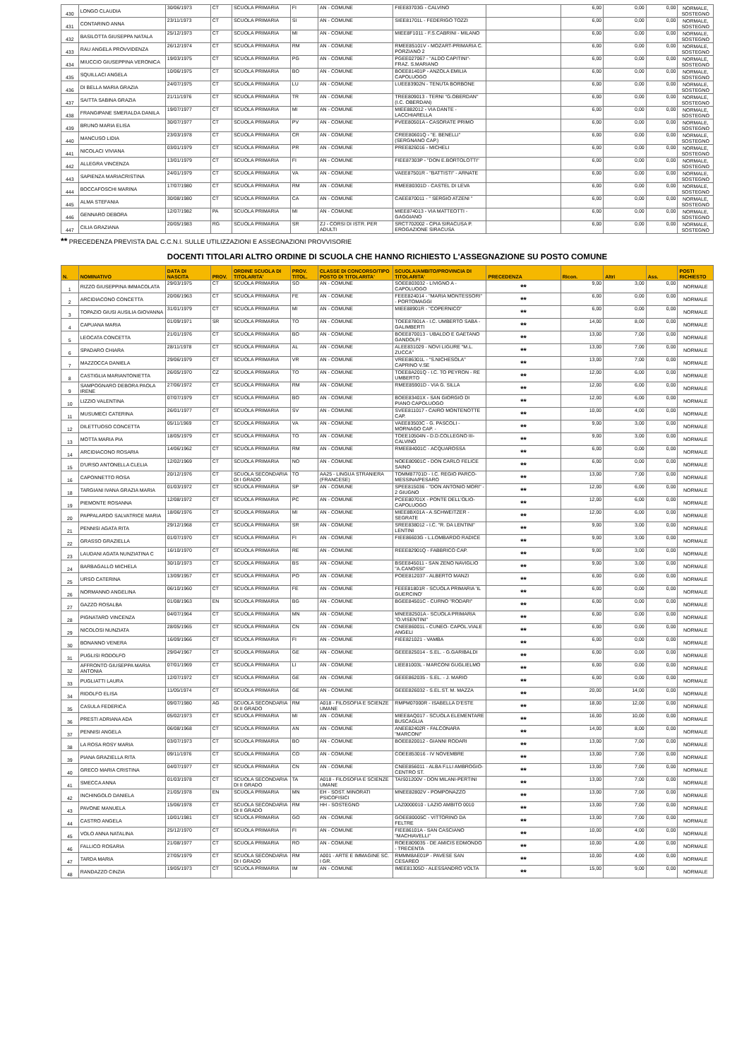| 430 | LONGO CLAUDIA | 30/06/1973 | CT | SCUOLA PRIMARIA | FI | AN - COMUNE | FIEE83703G - CALVINO | | 6,00 | 0,00 | 0,00 | NORMALE, SOSTEGNO |
| 431 | CONTARINO ANNA | 23/11/1973 | CT | SCUOLA PRIMARIA | SI | AN - COMUNE | SIEE81701L - FEDERIGO TOZZI | | 6,00 | 0,00 | 0,00 | NORMALE, SOSTEGNO |
| 432 | BASILOTTA GIUSEPPA NATALA | 25/12/1973 | CT | SCUOLA PRIMARIA | MI | AN - COMUNE | MIEE8F1011 - F.S.CABRINI - MILANO | | 6,00 | 0,00 | 0,00 | NORMALE, SOSTEGNO |
| 433 | RAU ANGELA PROVVIDENZA | 26/12/1974 | CT | SCUOLA PRIMARIA | RM | AN - COMUNE | RMEE85101V - MOZART-PRIMARIA C. PORZIANO 2 | | 6,00 | 0,00 | 0,00 | NORMALE, SOSTEGNO |
| 434 | MIUCCIO GIUSEPPINA VERONICA | 19/03/1975 | CT | SCUOLA PRIMARIA | PG | AN - COMUNE | PGEE027067 - "ALDO CAPITINI"- FRAZ. S.MARIANO | | 6,00 | 0,00 | 0,00 | NORMALE, SOSTEGNO |
| 435 | SQUILLACI ANGELA | 10/06/1975 | CT | SCUOLA PRIMARIA | BO | AN - COMUNE | BOEE81401P - ANZOLA EMILIA CAPOLUOGO | | 6,00 | 0,00 | 0,00 | NORMALE, SOSTEGNO |
| 436 | DI BELLA MARIA GRAZIA | 24/07/1975 | CT | SCUOLA PRIMARIA | LU | AN - COMUNE | LUEE83902N - TENUTA BORBONE | | 6,00 | 0,00 | 0,00 | NORMALE, SOSTEGNO |
| 437 | SAITTA SABINA GRAZIA | 21/11/1976 | CT | SCUOLA PRIMARIA | TR | AN - COMUNE | TREE809013 - TERNI "G.OBERDAN"(I.C. OBERDAN) | | 6,00 | 0,00 | 0,00 | NORMALE, SOSTEGNO |
| 438 | FRANGIPANE SMERALDA DANILA | 19/07/1977 | CT | SCUOLA PRIMARIA | MI | AN - COMUNE | MIEE882012 - VIA DANTE - LACCHIARELLA | | 6,00 | 0,00 | 0,00 | NORMALE, SOSTEGNO |
| 439 | BRUNO MARIA ELISA | 30/07/1977 | CT | SCUOLA PRIMARIA | PV | AN - COMUNE | PVEE80501A - CASORATE PRIMO | | 6,00 | 0,00 | 0,00 | NORMALE, SOSTEGNO |
| 440 | MANCUSO LIDIA | 23/03/1978 | CT | SCUOLA PRIMARIA | CR | AN - COMUNE | CREE80601Q - "E. BENELLI" (SERGNANO CAP.) | | 6,00 | 0,00 | 0,00 | NORMALE, SOSTEGNO |
| 441 | NICOLACI VIVIANA | 03/01/1979 | CT | SCUOLA PRIMARIA | PR | AN - COMUNE | PREE826016 - MICHELI | | 6,00 | 0,00 | 0,00 | NORMALE, SOSTEGNO |
| 442 | ALLEGRA VINCENZA | 13/01/1979 | CT | SCUOLA PRIMARIA | FI | AN - COMUNE | FIEE87303P - "DON E.BORTOLOTTI" | | 6,00 | 0,00 | 0,00 | NORMALE, SOSTEGNO |
| 443 | SAPIENZA MARIACRISTINA | 24/01/1979 | CT | SCUOLA PRIMARIA | VA | AN - COMUNE | VAEE87501R - "BATTISTI" - ARNATE | | 6,00 | 0,00 | 0,00 | NORMALE, SOSTEGNO |
| 444 | BOCCAFOSCHI MARINA | 17/07/1980 | CT | SCUOLA PRIMARIA | RM | AN - COMUNE | RMEE80301D - CASTEL DI LEVA | | 6,00 | 0,00 | 0,00 | NORMALE, SOSTEGNO |
| 445 | ALMA STEFANIA | 30/08/1980 | CT | SCUOLA PRIMARIA | CA | AN - COMUNE | CAEE870011 - " SERGIO ATZENI " | | 6,00 | 0,00 | 0,00 | NORMALE, SOSTEGNO |
| 446 | GENNARO DEBORA | 12/07/1982 | PA | SCUOLA PRIMARIA | MI | AN - COMUNE | MIEE874013 - VIA MATTEOTTI - GAGGIANO | | 6,00 | 0,00 | 0,00 | NORMALE, SOSTEGNO |
| 447 | CILIA GRAZIANA | 20/05/1983 | RG | SCUOLA PRIMARIA | SR | ZJ - CORSI DI ISTR. PER ADULTI | SRCT702002 - CPIA SIRACUSA P. EROGAZIONE SIRACUSA | | 6,00 | 0,00 | 0,00 | NORMALE, SOSTEGNO |
** PRECEDENZA PREVISTA DAL C.C.N.I. SULLE UTILIZZAZIONI E ASSEGNAZIONI PROVVISORIE
DOCENTI TITOLARI ALTRO ORDINE DI SCUOLA CHE HANNO RICHIESTO L'ASSEGNAZIONE SU POSTO COMUNE
| N. | NOMINATIVO | DATA DI NASCITA | PROV. | ORDINE SCUOLA DI TITOLARITA' | PROV. TITOL. | CLASSE DI CONCORSO/TIPO POSTO DI TITOLARITA' | SCUOLA/AMBITO/PROVINCIA DI TITOLARITA' | PRECEDENZA | Ricon. | Altri | Ass. | POSTI RICHIESTO |
| --- | --- | --- | --- | --- | --- | --- | --- | --- | --- | --- | --- | --- |
| 1 | RIZZO GIUSEPPINA IMMACOLATA | 29/03/1975 | CT | SCUOLA PRIMARIA | SO | AN - COMUNE | SOEE803032 - LIVIGNO A - CAPOLUOGO | ** | 9,00 | 3,00 | 0,00 | NORMALE |
| 2 | ARCIDIACONO CONCETTA | 20/06/1963 | CT | SCUOLA PRIMARIA | FE | AN - COMUNE | FEEE824014 - "MARIA MONTESSORI" - PORTOMAGGI | ** | 6,00 | 0,00 | 0,00 | NORMALE |
| 3 | TOPAZIO GIUSI AUSILIA GIOVANNA | 31/01/1979 | CT | SCUOLA PRIMARIA | MI | AN - COMUNE | MIEE88901R - "COPERNICO" | ** | 6,00 | 0,00 | 0,00 | NORMALE |
| 4 | CAPUANA MARIA | 01/09/1971 | SR | SCUOLA PRIMARIA | TO | AN - COMUNE | TOEE87801A - I.C. UMBERTO SABA - GALIMBERTI | ** | 14,00 | 8,00 | 0,00 | NORMALE |
| 5 | LEOCATA CONCETTA | 21/01/1976 | CT | SCUOLA PRIMARIA | BO | AN - COMUNE | BOEE870013 - UBALDO E GAETANO GANDOLFI | ** | 13,00 | 7,00 | 0,00 | NORMALE |
| 6 | SPADARO CHIARA | 28/11/1978 | CT | SCUOLA PRIMARIA | AL | AN - COMUNE | ALEE831029 - NOVI LIGURE "M.L. ZUCCA" | ** | 13,00 | 7,00 | 0,00 | NORMALE |
| 7 | MAZZOCCA DANIELA | 29/06/1979 | CT | SCUOLA PRIMARIA | VR | AN - COMUNE | VREE86301L - "S.NICHESOLA" CAPRINO V.SE | ** | 13,00 | 7,00 | 0,00 | NORMALE |
| 8 | CASTIGLIA MARIANTONIETTA | 26/05/1970 | CZ | SCUOLA PRIMARIA | TO | AN - COMUNE | TOEE8A201Q - I.C. TO PEYRON - RE UMBERTO | ** | 12,00 | 6,00 | 0,00 | NORMALE |
| 9 | SAMPOGNARO DEBORA PAOLA IRENE | 27/06/1972 | CT | SCUOLA PRIMARIA | RM | AN - COMUNE | RMEE85901D - VIA G. SILLA | ** | 12,00 | 6,00 | 0,00 | NORMALE |
| 10 | LIZZIO VALENTINA | 07/07/1979 | CT | SCUOLA PRIMARIA | BO | AN - COMUNE | BOEE83401X - SAN GIORGIO DI PIANO CAPOLUOGO | ** | 12,00 | 6,00 | 0,00 | NORMALE |
| 11 | MUSUMECI CATERINA | 26/01/1977 | CT | SCUOLA PRIMARIA | SV | AN - COMUNE | SVEE811017 - CAIRO MONTENOTTE CAP. | ** | 10,00 | 4,00 | 0,00 | NORMALE |
| 12 | DILETTUOSO CONCETTA | 05/11/1969 | CT | SCUOLA PRIMARIA | VA | AN - COMUNE | VAEE83503C - G. PASCOLI - MORNAGO CAP. - | ** | 9,00 | 3,00 | 0,00 | NORMALE |
| 13 | MOTTA MARIA PIA | 18/05/1979 | CT | SCUOLA PRIMARIA | TO | AN - COMUNE | TOEE10504N - D.D.COLLEGNO III- CALVINO | ** | 9,00 | 3,00 | 0,00 | NORMALE |
| 14 | ARCIDIACONO ROSARIA | 14/06/1962 | CT | SCUOLA PRIMARIA | RM | AN - COMUNE | RMEE84001C - ACQUAROSSA | ** | 6,00 | 0,00 | 0,00 | NORMALE |
| 15 | D'URSO ANTONELLA CLELIA | 12/02/1969 | CT | SCUOLA PRIMARIA | NO | AN - COMUNE | NOEE80901C - DON CARLO FELICE SAINO | ** | 6,00 | 0,00 | 0,00 | NORMALE |
| 16 | CAPONNETTO ROSA | 20/12/1976 | CT | SCUOLA SECONDARIA DI I GRADO | TO | AA25 - LINGUA STRANIERA (FRANCESE) | TOMM87701D - I.C. REGIO PARCO- MESSINA/PESARO | ** | 13,00 | 7,00 | 0,00 | NORMALE |
| 18 | TARGIANI IVANA GRAZIA MARIA | 01/03/1972 | CT | SCUOLA PRIMARIA | SP | AN - COMUNE | SPEE815036 - "DON ANTONIO MORI" - 2 GIUGNO | ** | 12,00 | 6,00 | 0,00 | NORMALE |
| 19 | PIEMONTE ROSANNA | 12/08/1972 | CT | SCUOLA PRIMARIA | PC | AN - COMUNE | PCEE80701X - PONTE DELL'OLIO- CAPOLUOGO | ** | 12,00 | 6,00 | 0,00 | NORMALE |
| 20 | PAPPALARDO SALVATRICE MARIA | 18/06/1976 | CT | SCUOLA PRIMARIA | MI | AN - COMUNE | MIEE8BX01A - A.SCHWEITZER - SEGRATE | ** | 12,00 | 6,00 | 0,00 | NORMALE |
| 21 | PENNISI AGATA RITA | 29/12/1968 | CT | SCUOLA PRIMARIA | SR | AN - COMUNE | SREE838012 - I.C. "R. DA LENTINI" LENTINI | ** | 9,00 | 3,00 | 0,00 | NORMALE |
| 22 | GRASSO GRAZIELLA | 01/07/1970 | CT | SCUOLA PRIMARIA | FI | AN - COMUNE | FIEE86603G - L.LOMBARDO RADICE | ** | 9,00 | 3,00 | 0,00 | NORMALE |
| 23 | LAUDANI AGATA NUNZIATINA C | 16/10/1970 | CT | SCUOLA PRIMARIA | RE | AN - COMUNE | REEE82901Q - FABBRICO CAP. | ** | 9,00 | 3,00 | 0,00 | NORMALE |
| 24 | BARBAGALLO MICHELA | 30/10/1973 | CT | SCUOLA PRIMARIA | BS | AN - COMUNE | BSEE845011 - SAN ZENO NAVIGLIO "A.CANOSSI" | ** | 9,00 | 3,00 | 0,00 | NORMALE |
| 25 | URSO CATERINA | 13/09/1957 | CT | SCUOLA PRIMARIA | PO | AN - COMUNE | POEE812037 - ALBERTO MANZI | ** | 6,00 | 0,00 | 0,00 | NORMALE |
| 26 | NORMANNO ANGELINA | 06/10/1960 | CT | SCUOLA PRIMARIA | FE | AN - COMUNE | FEEE81801R - SCUOLA PRIMARIA 'IL GUERCINO' | ** | 6,00 | 0,00 | 0,00 | NORMALE |
| 27 | GAZZO ROSALBA | 01/08/1963 | EN | SCUOLA PRIMARIA | BG | AN - COMUNE | BGEE84501C - CURNO "RODARI" | ** | 6,00 | 0,00 | 0,00 | NORMALE |
| 28 | PIGNATARO VINCENZA | 04/07/1964 | CT | SCUOLA PRIMARIA | MN | AN - COMUNE | MNEE82501A - SCUOLA PRIMARIA "O.VISENTINI" | ** | 6,00 | 0,00 | 0,00 | NORMALE |
| 29 | NICOLOSI NUNZIATA | 28/05/1965 | CT | SCUOLA PRIMARIA | CN | AN - COMUNE | CNEE86001L - CUNEO- CAPOL.VIALE ANGELI | ** | 6,00 | 0,00 | 0,00 | NORMALE |
| 30 | BONANNO VENERA | 16/09/1966 | CT | SCUOLA PRIMARIA | FI | AN - COMUNE | FIEE821021 - VAMBA | ** | 6,00 | 0,00 | 0,00 | NORMALE |
| 31 | PUGLISI RODOLFO | 29/04/1967 | CT | SCUOLA PRIMARIA | GE | AN - COMUNE | GEEE825014 - S.EL. - G.GARIBALDI | ** | 6,00 | 0,00 | 0,00 | NORMALE |
| 32 | AFFRONTO GIUSEPPA MARIA ANTONIA | 07/01/1969 | CT | SCUOLA PRIMARIA | LI | AN - COMUNE | LIEE81003L - MARCONI GUGLIELMO | ** | 6,00 | 0,00 | 0,00 | NORMALE |
| 33 | PUGLIATTI LAURA | 12/07/1972 | CT | SCUOLA PRIMARIA | GE | AN - COMUNE | GEEE862035 - S.EL. - J. MARIO | ** | 6,00 | 0,00 | 0,00 | NORMALE |
| 34 | RIDOLFO ELISA | 11/05/1974 | CT | SCUOLA PRIMARIA | GE | AN - COMUNE | GEEE826032 - S.EL.ST. M. MAZZA | ** | 20,00 | 14,00 | 0,00 | NORMALE |
| 35 | CASULA FEDERICA | 09/07/1980 | AG | SCUOLA SECONDARIA DI II GRADO | RM | A018 - FILOSOFIA E SCIENZE UMANE | RMPM07000R - ISABELLA D'ESTE | ** | 18,00 | 12,00 | 0,00 | NORMALE |
| 36 | PRESTI ADRIANA ADA | 05/02/1973 | CT | SCUOLA PRIMARIA | MI | AN - COMUNE | MIEE8AQ017 - SCUOLA ELEMENTARE BUSCAGLIA | ** | 16,00 | 10,00 | 0,00 | NORMALE |
| 37 | PENNISI ANGELA | 06/08/1968 | CT | SCUOLA PRIMARIA | AN | AN - COMUNE | ANEE82402R - FALCONARA "MARCONI" | ** | 14,00 | 8,00 | 0,00 | NORMALE |
| 38 | LA ROSA ROSY MARIA | 03/07/1973 | CT | SCUOLA PRIMARIA | BO | AN - COMUNE | BOEE820012 - GIANNI RODARI | ** | 13,00 | 7,00 | 0,00 | NORMALE |
| 39 | PIANA GRAZIELLA RITA | 09/11/1976 | CT | SCUOLA PRIMARIA | CO | AN - COMUNE | COEE853016 - IV NOVEMBRE | ** | 13,00 | 7,00 | 0,00 | NORMALE |
| 40 | GRECO MARIA CRISTINA | 04/07/1977 | CT | SCUOLA PRIMARIA | CN | AN - COMUNE | CNEE856011 - ALBA F.LLI AMBROGIO-CENTRO ST. | ** | 13,00 | 7,00 | 0,00 | NORMALE |
| 41 | SMECCA ANNA | 01/03/1978 | CT | SCUOLA SECONDARIA DI II GRADO | TA | A018 - FILOSOFIA E SCIENZE UMANE | TAIS01200V - DON MILANI-PERTINI | ** | 13,00 | 7,00 | 0,00 | NORMALE |
| 42 | INCHINGOLO DANIELA | 21/05/1978 | EN | SCUOLA PRIMARIA | MN | EH - SOST. MINORATI PSICOFISICI | MNEE82802V - POMPONAZZO | ** | 13,00 | 7,00 | 0,00 | NORMALE |
| 43 | PAVONE MANUELA | 15/06/1978 | CT | SCUOLA SECONDARIA DI II GRADO | RM | HH - SOSTEGNO | LAZ0000010 - LAZIO AMBITO 0010 | ** | 13,00 | 7,00 | 0,00 | NORMALE |
| 44 | CASTRO ANGELA | 10/01/1981 | CT | SCUOLA PRIMARIA | GO | AN - COMUNE | GOEE80005C - VITTORINO DA FELTRE | ** | 13,00 | 7,00 | 0,00 | NORMALE |
| 45 | VOLO ANNA NATALINA | 25/12/1970 | CT | SCUOLA PRIMARIA | FI | AN - COMUNE | FIEE86101A - SAN CASCIANO "MACHIAVELLI" | ** | 10,00 | 4,00 | 0,00 | NORMALE |
| 46 | FALLICO ROSARIA | 21/08/1977 | CT | SCUOLA PRIMARIA | RO | AN - COMUNE | ROEE809035 - DE AMICIS EDMONDO - TRECENTA | ** | 10,00 | 4,00 | 0,00 | NORMALE |
| 47 | TARDA MARIA | 27/05/1979 | CT | SCUOLA SECONDARIA DI I GRADO | RM | A001 - ARTE E IMMAGINE SC. I GR. | RMMM8AE01P - PAVESE SAN CESAREO | ** | 10,00 | 4,00 | 0,00 | NORMALE |
| 48 | RANDAZZO CINZIA | 19/05/1973 | CT | SCUOLA PRIMARIA | IM | AN - COMUNE | IMEE81305D - ALESSANDRO VOLTA | ** | 15,00 | 9,00 | 0,00 | NORMALE |